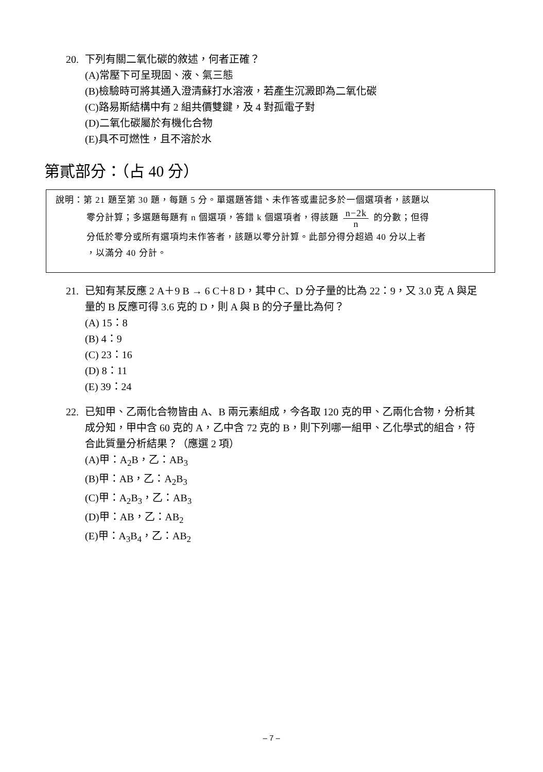20. 下列有關二氧化碳的敘述，何者正確？
(A)常壓下可呈現固、液、氣三態
(B)檢驗時可將其通入澄清蘇打水溶液，若產生沉澱即為二氧化碳
(C)路易斯結構中有 2 組共價雙鍵，及 4 對孤電子對
(D)二氧化碳屬於有機化合物
(E)具不可燃性，且不溶於水
第貳部分：（占 40 分）
說明：第 21 題至第 30 題，每題 5 分。單選題答錯、未作答或畫記多於一個選項者，該題以
零分計算；多選題每題有 n 個選項，答錯 k 個選項者，得該題 n−2k n 的分數；但得
分低於零分或所有選項均未作答者，該題以零分計算。此部分得分超過 40 分以上者
，以滿分 40 分計。
21. 已知有某反應 2 A＋9 B → 6 C＋8 D，其中 C、D 分子量的比為 22：9，又 3.0 克 A 與足
量的 B 反應可得 3.6 克的 D，則 A 與 B 的分子量比為何？
(A) 15：8
(B) 4：9
(C) 23：16
(D) 8：11
(E) 39：24
22. 已知甲、乙兩化合物皆由 A、B 兩元素組成，今各取 120 克的甲、乙兩化合物，分析其
成分知，甲中含 60 克的 A，乙中含 72 克的 B，則下列哪一組甲、乙化學式的組合，符
合此質量分析結果？（應選 2 項）
(A)甲：A<sub>2</sub>B，乙：AB<sub>3</sub>
(B)甲：AB，乙：A<sub>2</sub>B<sub>3</sub>
(C)甲：A<sub>2</sub>B<sub>3</sub>，乙：AB<sub>3</sub>
(D)甲：AB，乙：AB<sub>2</sub>
(E)甲：A<sub>3</sub>B<sub>4</sub>，乙：AB<sub>2</sub>
– 7 –